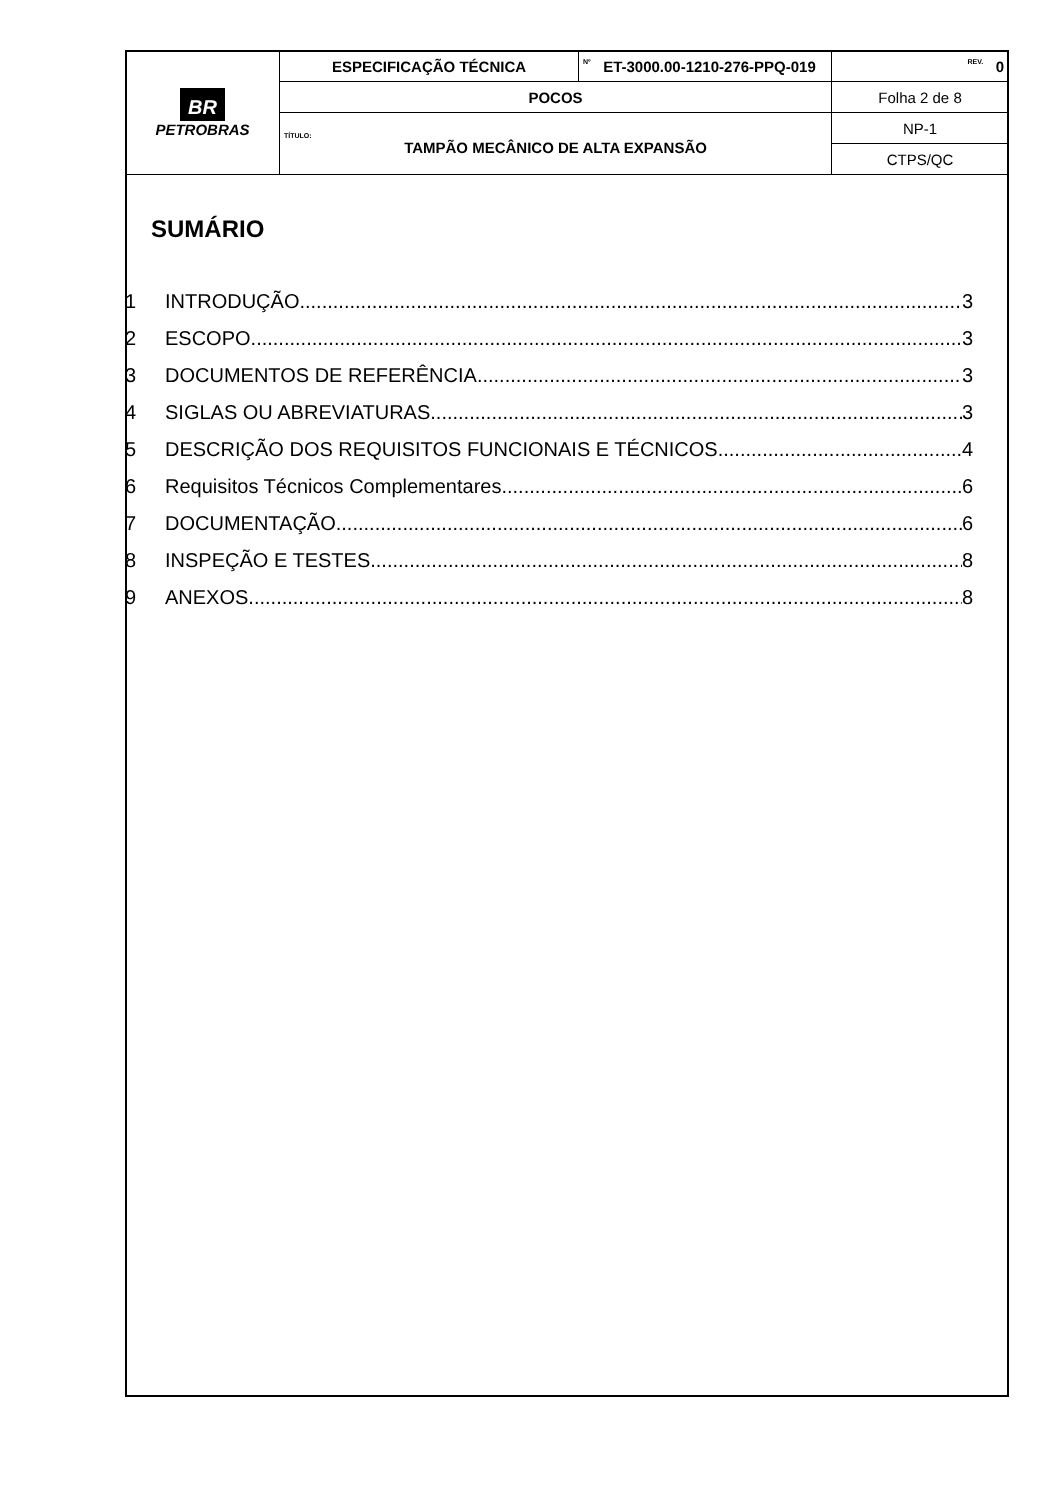| BR PETROBRAS | ESPECIFICAÇÃO TÉCNICA | Nº ET-3000.00-1210-276-PPQ-019 | REV. 0 |
| | POCOS | | Folha 2 de 8 |
| | TÍTULO: TAMPÃO MECÂNICO DE ALTA EXPANSÃO | | NP-1 |
| | | | CTPS/QC |
SUMÁRIO
1 INTRODUÇÃO 3
2 ESCOPO 3
3 DOCUMENTOS DE REFERÊNCIA 3
4 SIGLAS OU ABREVIATURAS 3
5 DESCRIÇÃO DOS REQUISITOS FUNCIONAIS E TÉCNICOS 4
6 Requisitos Técnicos Complementares 6
7 DOCUMENTAÇÃO 6
8 INSPEÇÃO E TESTES 8
9 ANEXOS 8